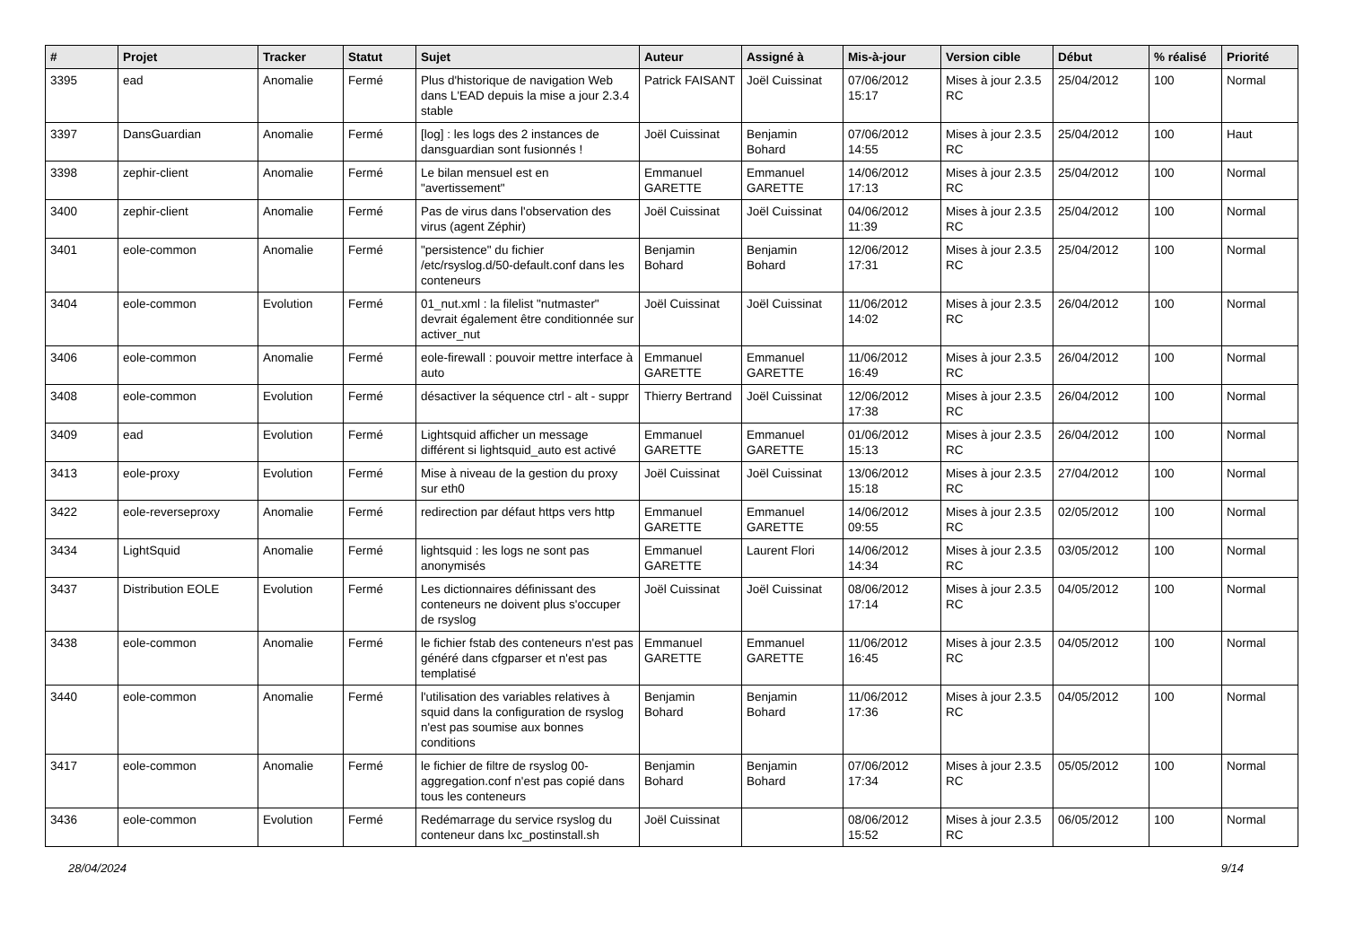| # | Projet | Tracker | Statut | Sujet | Auteur | Assigné à | Mis-à-jour | Version cible | Début | % réalisé | Priorité |
| --- | --- | --- | --- | --- | --- | --- | --- | --- | --- | --- | --- |
| 3395 | ead | Anomalie | Fermé | Plus d'historique de navigation Web dans L'EAD depuis la mise a jour 2.3.4 stable | Patrick FAISANT | Joël Cuissinat | 07/06/2012 15:17 | Mises à jour 2.3.5 RC | 25/04/2012 | 100 | Normal |
| 3397 | DansGuardian | Anomalie | Fermé | [log] : les logs des 2 instances de dansguardian sont fusionnés ! | Joël Cuissinat | Benjamin Bohard | 07/06/2012 14:55 | Mises à jour 2.3.5 RC | 25/04/2012 | 100 | Haut |
| 3398 | zephir-client | Anomalie | Fermé | Le bilan mensuel est en "avertissement" | Emmanuel GARETTE | Emmanuel GARETTE | 14/06/2012 17:13 | Mises à jour 2.3.5 RC | 25/04/2012 | 100 | Normal |
| 3400 | zephir-client | Anomalie | Fermé | Pas de virus dans l'observation des virus (agent Zéphir) | Joël Cuissinat | Joël Cuissinat | 04/06/2012 11:39 | Mises à jour 2.3.5 RC | 25/04/2012 | 100 | Normal |
| 3401 | eole-common | Anomalie | Fermé | "persistence" du fichier /etc/rsyslog.d/50-default.conf dans les conteneurs | Benjamin Bohard | Benjamin Bohard | 12/06/2012 17:31 | Mises à jour 2.3.5 RC | 25/04/2012 | 100 | Normal |
| 3404 | eole-common | Evolution | Fermé | 01_nut.xml : la filelist "nutmaster" devrait également être conditionnée sur activer_nut | Joël Cuissinat | Joël Cuissinat | 11/06/2012 14:02 | Mises à jour 2.3.5 RC | 26/04/2012 | 100 | Normal |
| 3406 | eole-common | Anomalie | Fermé | eole-firewall : pouvoir mettre interface à auto | Emmanuel GARETTE | Emmanuel GARETTE | 11/06/2012 16:49 | Mises à jour 2.3.5 RC | 26/04/2012 | 100 | Normal |
| 3408 | eole-common | Evolution | Fermé | désactiver la séquence ctrl - alt - suppr | Thierry Bertrand | Joël Cuissinat | 12/06/2012 17:38 | Mises à jour 2.3.5 RC | 26/04/2012 | 100 | Normal |
| 3409 | ead | Evolution | Fermé | Lightsquid afficher un message différent si lightsquid_auto est activé | Emmanuel GARETTE | Emmanuel GARETTE | 01/06/2012 15:13 | Mises à jour 2.3.5 RC | 26/04/2012 | 100 | Normal |
| 3413 | eole-proxy | Evolution | Fermé | Mise à niveau de la gestion du proxy sur eth0 | Joël Cuissinat | Joël Cuissinat | 13/06/2012 15:18 | Mises à jour 2.3.5 RC | 27/04/2012 | 100 | Normal |
| 3422 | eole-reverseproxy | Anomalie | Fermé | redirection par défaut https vers http | Emmanuel GARETTE | Emmanuel GARETTE | 14/06/2012 09:55 | Mises à jour 2.3.5 RC | 02/05/2012 | 100 | Normal |
| 3434 | LightSquid | Anomalie | Fermé | lightsquid : les logs ne sont pas anonymisés | Emmanuel GARETTE | Laurent Flori | 14/06/2012 14:34 | Mises à jour 2.3.5 RC | 03/05/2012 | 100 | Normal |
| 3437 | Distribution EOLE | Evolution | Fermé | Les dictionnaires définissant des conteneurs ne doivent plus s'occuper de rsyslog | Joël Cuissinat | Joël Cuissinat | 08/06/2012 17:14 | Mises à jour 2.3.5 RC | 04/05/2012 | 100 | Normal |
| 3438 | eole-common | Anomalie | Fermé | le fichier fstab des conteneurs n'est pas généré dans cfgparser et n'est pas templatisé | Emmanuel GARETTE | Emmanuel GARETTE | 11/06/2012 16:45 | Mises à jour 2.3.5 RC | 04/05/2012 | 100 | Normal |
| 3440 | eole-common | Anomalie | Fermé | l'utilisation des variables relatives à squid dans la configuration de rsyslog n'est pas soumise aux bonnes conditions | Benjamin Bohard | Benjamin Bohard | 11/06/2012 17:36 | Mises à jour 2.3.5 RC | 04/05/2012 | 100 | Normal |
| 3417 | eole-common | Anomalie | Fermé | le fichier de filtre de rsyslog 00-aggregation.conf n'est pas copié dans tous les conteneurs | Benjamin Bohard | Benjamin Bohard | 07/06/2012 17:34 | Mises à jour 2.3.5 RC | 05/05/2012 | 100 | Normal |
| 3436 | eole-common | Evolution | Fermé | Redémarrage du service rsyslog du conteneur dans lxc_postinstall.sh | Joël Cuissinat | | 08/06/2012 15:52 | Mises à jour 2.3.5 RC | 06/05/2012 | 100 | Normal |
28/04/2024 9/14